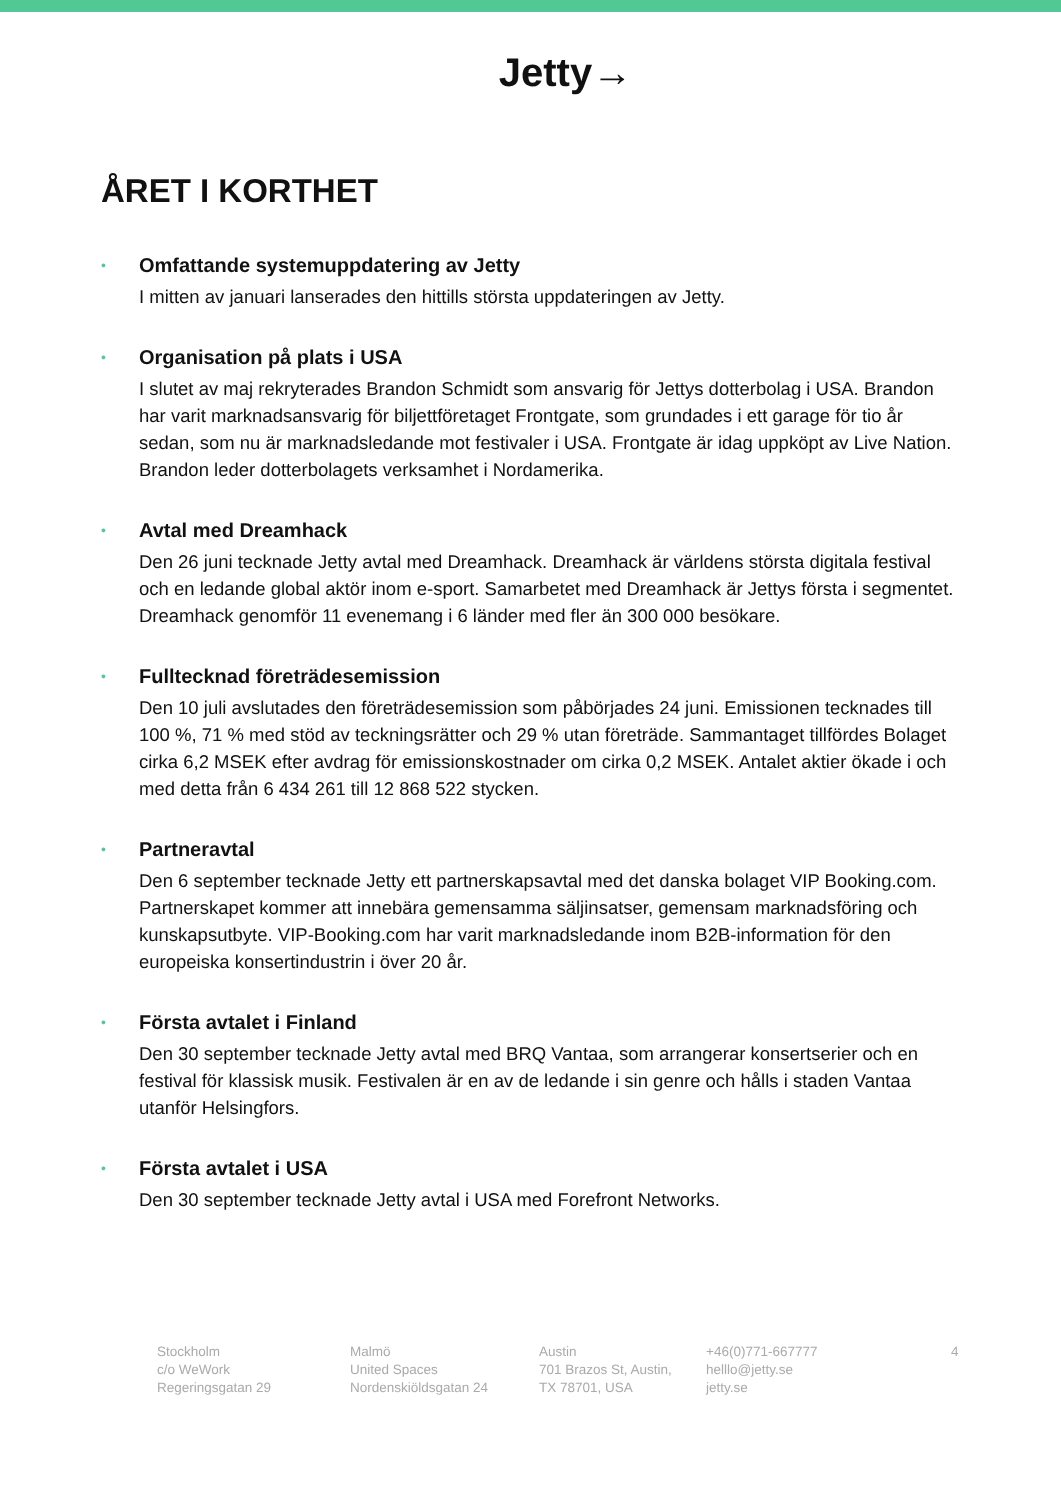Jetty→
ÅRET I KORTHET
• Omfattande systemuppdatering av Jetty
I mitten av januari lanserades den hittills största uppdateringen av Jetty.
• Organisation på plats i USA
I slutet av maj rekryterades Brandon Schmidt som ansvarig för Jettys dotterbolag i USA. Brandon har varit marknadsansvarig för biljettföretaget Frontgate, som grundades i ett garage för tio år sedan, som nu är marknadsledande mot festivaler i USA. Frontgate är idag uppköpt av Live Nation. Brandon leder dotterbolagets verksamhet i Nordamerika.
• Avtal med Dreamhack
Den 26 juni tecknade Jetty avtal med Dreamhack. Dreamhack är världens största digitala festival och en ledande global aktör inom e-sport. Samarbetet med Dreamhack är Jettys första i segmentet. Dreamhack genomför 11 evenemang i 6 länder med fler än 300 000 besökare.
• Fulltecknad företrädesemission
Den 10 juli avslutades den företrädesemission som påbörjades 24 juni. Emissionen tecknades till 100 %, 71 % med stöd av teckningsrätter och 29 % utan företräde. Sammantaget tillfördes Bolaget cirka 6,2 MSEK efter avdrag för emissionskostnader om cirka 0,2 MSEK. Antalet aktier ökade i och med detta från 6 434 261 till 12 868 522 stycken.
• Partneravtal
Den 6 september tecknade Jetty ett partnerskapsavtal med det danska bolaget VIP Booking.com. Partnerskapet kommer att innebära gemensamma säljinsatser, gemensam marknadsföring och kunskapsutbyte. VIP-Booking.com har varit marknadsledande inom B2B-information för den europeiska konsertindustrin i över 20 år.
• Första avtalet i Finland
Den 30 september tecknade Jetty avtal med BRQ Vantaa, som arrangerar konsertserier och en festival för klassisk musik. Festivalen är en av de ledande i sin genre och hålls i staden Vantaa utanför Helsingfors.
• Första avtalet i USA
Den 30 september tecknade Jetty avtal i USA med Forefront Networks.
Stockholm
c/o WeWork
Regeringsgatan 29
Malmö
United Spaces
Nordenskiöldsgatan 24
Austin
701 Brazos St, Austin,
TX 78701, USA
+46(0)771-667777
helllo@jetty.se
jetty.se
4